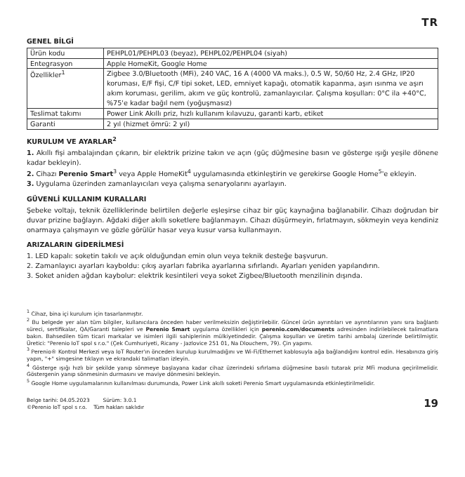TR
GENEL BİLGİ
| Ürün kodu | PEHPL01/PEHPL03 (beyaz), PEHPL02/PEHPL04 (siyah) |
| Entegrasyon | Apple HomeKit, Google Home |
| Özellikler<sup>1</sup> | Zigbee 3.0/Bluetooth (MFi), 240 VAC, 16 A (4000 VA maks.), 0.5 W, 50/60 Hz, 2.4 GHz, IP20 koruması, E/F fişi, C/F tipi soket, LED, emniyet kapağı, otomatik kapanma, aşırı ısınma ve aşırı akım koruması, gerilim, akım ve güç kontrolü, zamanlayıcılar. Çalışma koşulları: 0°C ila +40°C, %75'e kadar bağıl nem (yoğuşmasız) |
| Teslimat takımı | Power Link Akıllı priz, hızlı kullanım kılavuzu, garanti kartı, etiket |
| Garanti | 2 yıl (hizmet ömrü: 2 yıl) |
KURULUM VE AYARLAR<sup>2</sup>
1. Akıllı fişi ambalajından çıkarın, bir elektrik prizine takın ve açın (güç düğmesine basın ve gösterge ışığı yeşile dönene kadar bekleyin).
2. Cihazı Perenio Smart<sup>3</sup> veya Apple HomeKit<sup>4</sup> uygulamasında etkinleştirin ve gerekirse Google Home<sup>5</sup>'e ekleyin.
3. Uygulama üzerinden zamanlayıcıları veya çalışma senaryolarını ayarlayın.
GÜVENLİ KULLANIM KURALLARI
Şebeke voltajı, teknik özelliklerinde belirtilen değerle eşleşirse cihaz bir güç kaynağına bağlanabilir. Cihazı doğrudan bir duvar prizine bağlayın. Ağdaki diğer akıllı soketlere bağlanmayın. Cihazı düşürmeyin, fırlatmayın, sökmeyin veya kendiniz onarmaya çalışmayın ve gözle görülür hasar veya kusur varsa kullanmayın.
ARIZALARIN GİDERİLMESİ
1. LED kapalı: soketin takılı ve açık olduğundan emin olun veya teknik desteğe başvurun.
2. Zamanlayıcı ayarları kayboldu: çıkış ayarları fabrika ayarlarına sıfırlandı. Ayarları yeniden yapılandırın.
3. Soket aniden ağdan kaybolur: elektrik kesintileri veya soket Zigbee/Bluetooth menzilinin dışında.
<sup>1</sup> Cihaz, bina içi kurulum için tasarlanmıştır.
<sup>2</sup> Bu belgede yer alan tüm bilgiler, kullanıcılara önceden haber verilmeksizin değiştirilebilir. Güncel ürün ayrıntıları ve ayrıntılarının yanı sıra bağlantı süreci, sertifikalar, QA/Garanti talepleri ve Perenio Smart uygulama özellikleri için perenio.com/documents adresinden indirilebilecek talimatlara bakın. Bahsedilen tüm ticari markalar ve isimleri ilgili sahiplerinin mülkiyetindedir. Çalışma koşulları ve üretim tarihi ambalaj üzerinde belirtilmiştir. Üretici: "Perenio IoT spol s r.o." (Çek Cumhuriyeti, Ricany - Jazlovice 251 01, Na Dlouchem, 79). Çin yapımı.
<sup>3</sup> Perenio® Kontrol Merkezi veya IoT Router'ın önceden kurulup kurulmadığını ve Wi-Fi/Ethernet kablosuyla ağa bağlandığını kontrol edin. Hesabınıza giriş yapın, "+" simgesine tıklayın ve ekrandaki talimatları izleyin.
<sup>4</sup> Gösterge ışığı hızlı bir şekilde yanıp sönmeye başlayana kadar cihaz üzerindeki sıfırlama düğmesine basılı tutarak priz MFi moduna geçirilmelidir. Göstergenin yanıp sönmesinin durmasını ve maviye dönmesini bekleyin.
<sup>5</sup> Google Home uygulamalarının kullanılması durumunda, Power Link akıllı soketi Perenio Smart uygulamasında etkinleştirilmelidir.
Belge tarihi: 04.05.2023 Sürüm: 3.0.1
©Perenio IoT spol s r.o. Tüm hakları saklıdır
19